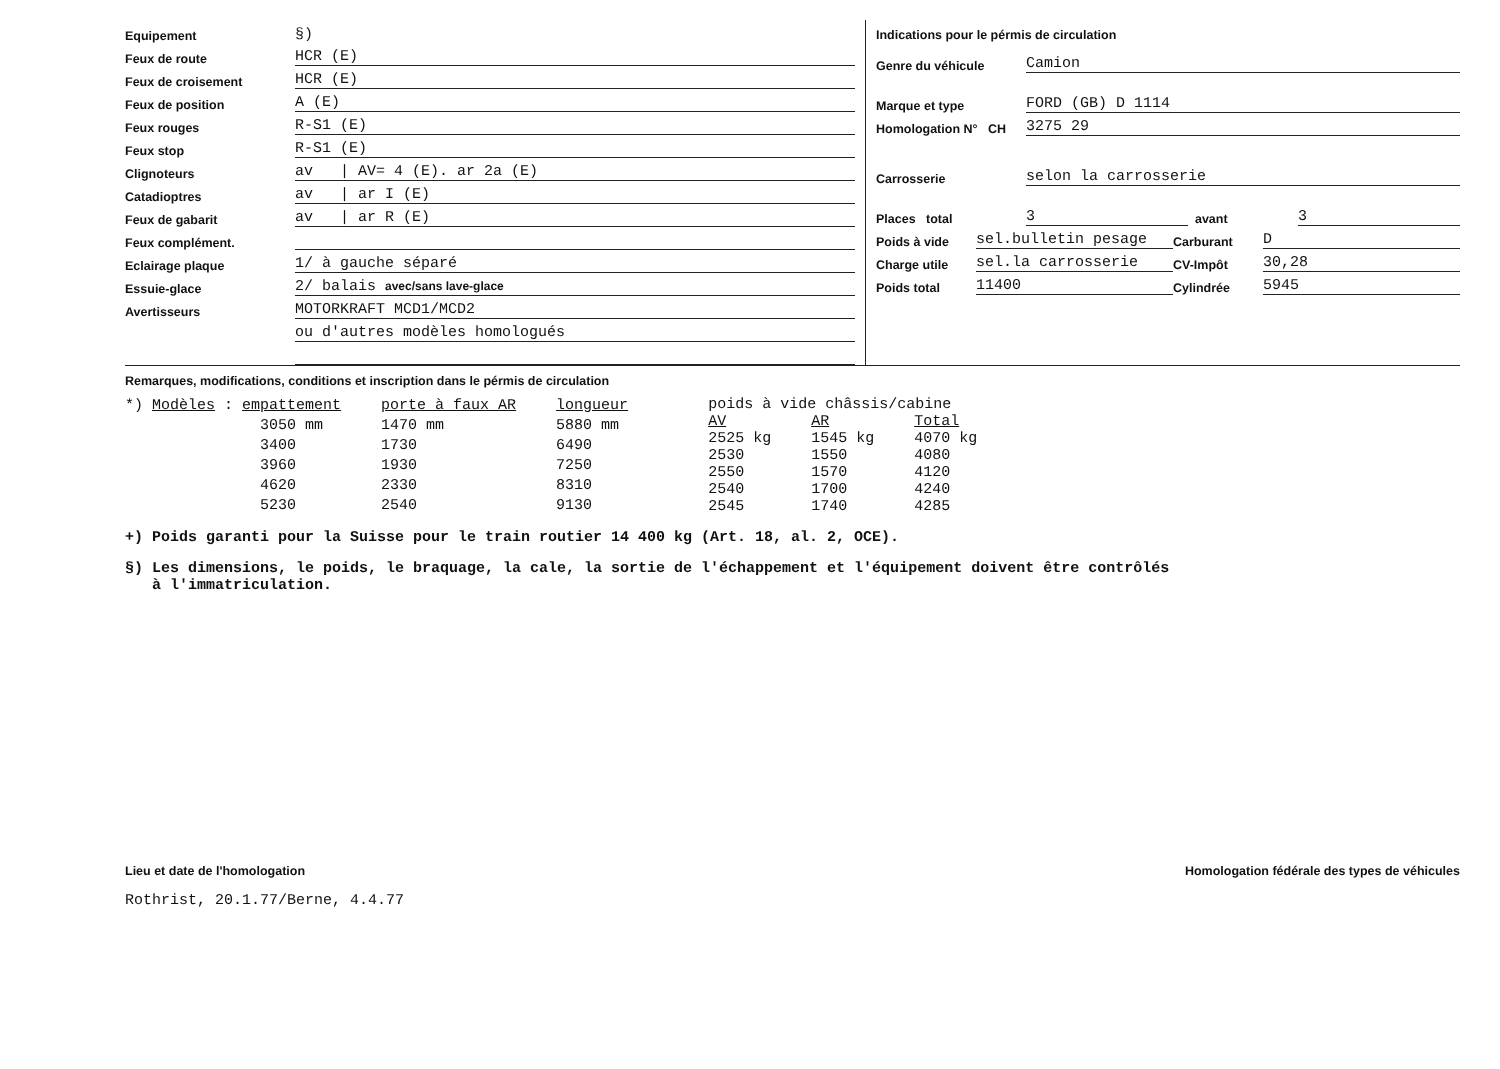Equipement §)
Feux de route HCR (E)
Feux de croisement HCR (E)
Feux de position A (E)
Feux rouges R-S1 (E)
Feux stop R-S1 (E)
Clignoteurs av | AV= 4 (E). ar 2a (E)
Catadioptres av | ar I (E)
Feux de gabarit av | ar R (E)
Feux complément.
Eclairage plaque 1/ à gauche séparé
Essuie-glace 2/ balais avec/sans lave-glace
Avertisseurs MOTORKRAFT MCD1/MCD2
ou d'autres modèles homologués
Indications pour le pérmis de circulation
Genre du véhicule Camion
Marque et type FORD (GB) D 1114
Homologation N° CH 3275 29
Carrosserie selon la carrosserie
Places total 3 avant 3
Poids à vide sel.bulletin pesage Carburant D
Charge utile sel.la carrosserie CV-Impôt 30,28
Poids total 11400 Cylindrée 5945
Remarques, modifications, conditions et inscription dans le pérmis de circulation
| *) Modèles : empattement | porte à faux AR | longueur |
| --- | --- | --- |
| 3050 mm | 1470 mm | 5880 mm |
| 3400 | 1730 | 6490 |
| 3960 | 1930 | 7250 |
| 4620 | 2330 | 8310 |
| 5230 | 2540 | 9130 |
| poids à vide châssis/cabine | | |
| AV | AR | Total |
| 2525 kg | 1545 kg | 4070 kg |
| 2530 | 1550 | 4080 |
| 2550 | 1570 | 4120 |
| 2540 | 1700 | 4240 |
| 2545 | 1740 | 4285 |
+) Poids garanti pour la Suisse pour le train routier 14 400 kg (Art. 18, al. 2, OCE).
§) Les dimensions, le poids, le braquage, la cale, la sortie de l'échappement et l'équipement doivent être contrôlés
à l'immatriculation.
Lieu et date de l'homologation Homologation fédérale des types de véhicules
Rothrist, 20.1.77/Berne, 4.4.77